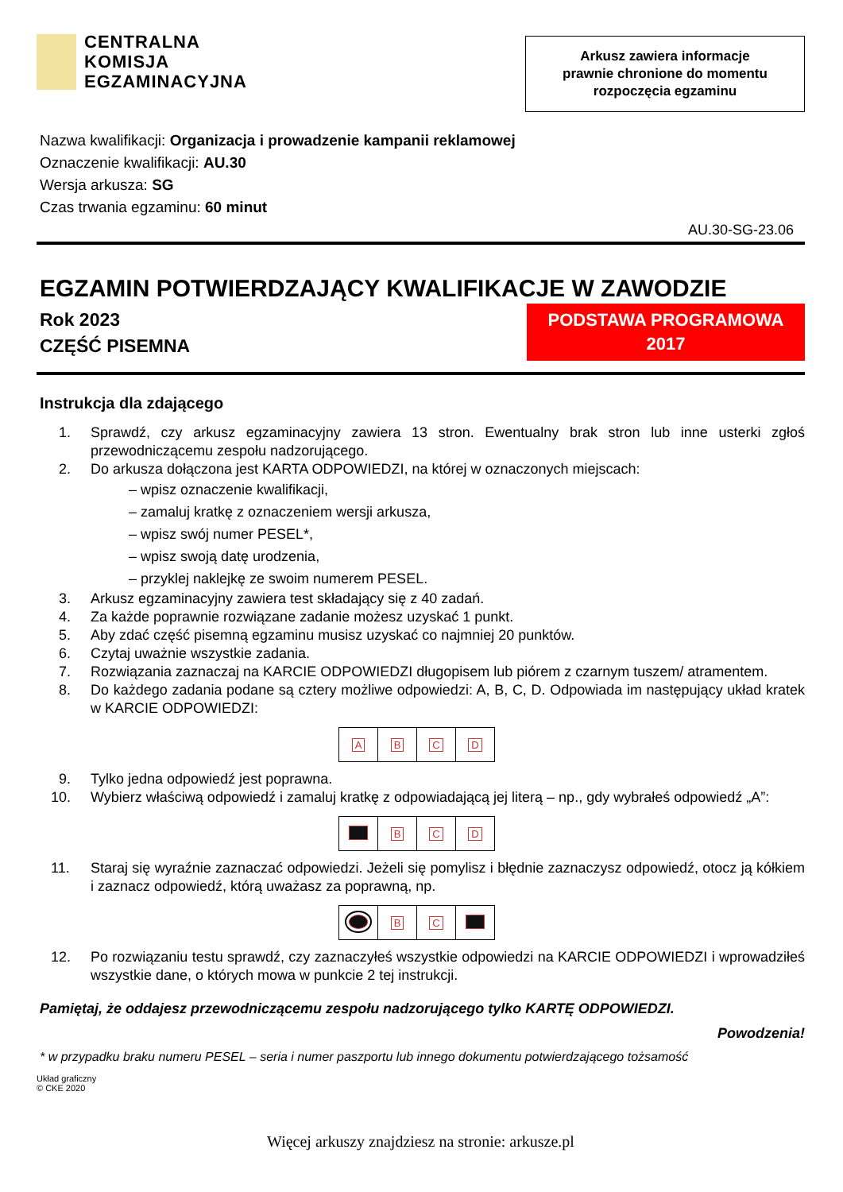CENTRALNA
KOMISJA
EGZAMINACYJNA
Arkusz zawiera informacje
prawnie chronione do momentu
rozpoczęcia egzaminu
Nazwa kwalifikacji: Organizacja i prowadzenie kampanii reklamowej
Oznaczenie kwalifikacji: AU.30
Wersja arkusza: SG
Czas trwania egzaminu: 60 minut
AU.30-SG-23.06
EGZAMIN POTWIERDZAJĄCY KWALIFIKACJE W ZAWODZIE
Rok 2023
CZĘŚĆ PISEMNA
PODSTAWA PROGRAMOWA
2017
Instrukcja dla zdającego
1. Sprawdź, czy arkusz egzaminacyjny zawiera 13 stron. Ewentualny brak stron lub inne usterki zgłoś przewodniczącemu zespołu nadzorującego.
2. Do arkusza dołączona jest KARTA ODPOWIEDZI, na której w oznaczonych miejscach:
– wpisz oznaczenie kwalifikacji,
– zamaluj kratkę z oznaczeniem wersji arkusza,
– wpisz swój numer PESEL*,
– wpisz swoją datę urodzenia,
– przyklej naklejkę ze swoim numerem PESEL.
3. Arkusz egzaminacyjny zawiera test składający się z 40 zadań.
4. Za każde poprawnie rozwiązane zadanie możesz uzyskać 1 punkt.
5. Aby zdać część pisemną egzaminu musisz uzyskać co najmniej 20 punktów.
6. Czytaj uważnie wszystkie zadania.
7. Rozwiązania zaznaczaj na KARCIE ODPOWIEDZI długopisem lub piórem z czarnym tuszem/ atramentem.
8. Do każdego zadania podane są cztery możliwe odpowiedzi: A, B, C, D. Odpowiada im następujący układ kratek w KARCIE ODPOWIEDZI:
| A | B | C | D |
9. Tylko jedna odpowiedź jest poprawna.
10. Wybierz właściwą odpowiedź i zamaluj kratkę z odpowiadającą jej literą – np., gdy wybrałeś odpowiedź „A”:
| | B | C | D |
11. Staraj się wyraźnie zaznaczać odpowiedzi. Jeżeli się pomylisz i błędnie zaznaczysz odpowiedź, otocz ją kółkiem i zaznacz odpowiedź, którą uważasz za poprawną, np.
| | B | C | |
12. Po rozwiązaniu testu sprawdź, czy zaznaczyłeś wszystkie odpowiedzi na KARCIE ODPOWIEDZI i wprowadziłeś wszystkie dane, o których mowa w punkcie 2 tej instrukcji.
Pamiętaj, że oddajesz przewodniczącemu zespołu nadzorującego tylko KARTĘ ODPOWIEDZI.
Powodzenia!
* w przypadku braku numeru PESEL – seria i numer paszportu lub innego dokumentu potwierdzającego tożsamość
Układ graficzny
© CKE 2020
Więcej arkuszy znajdziesz na stronie: arkusze.pl